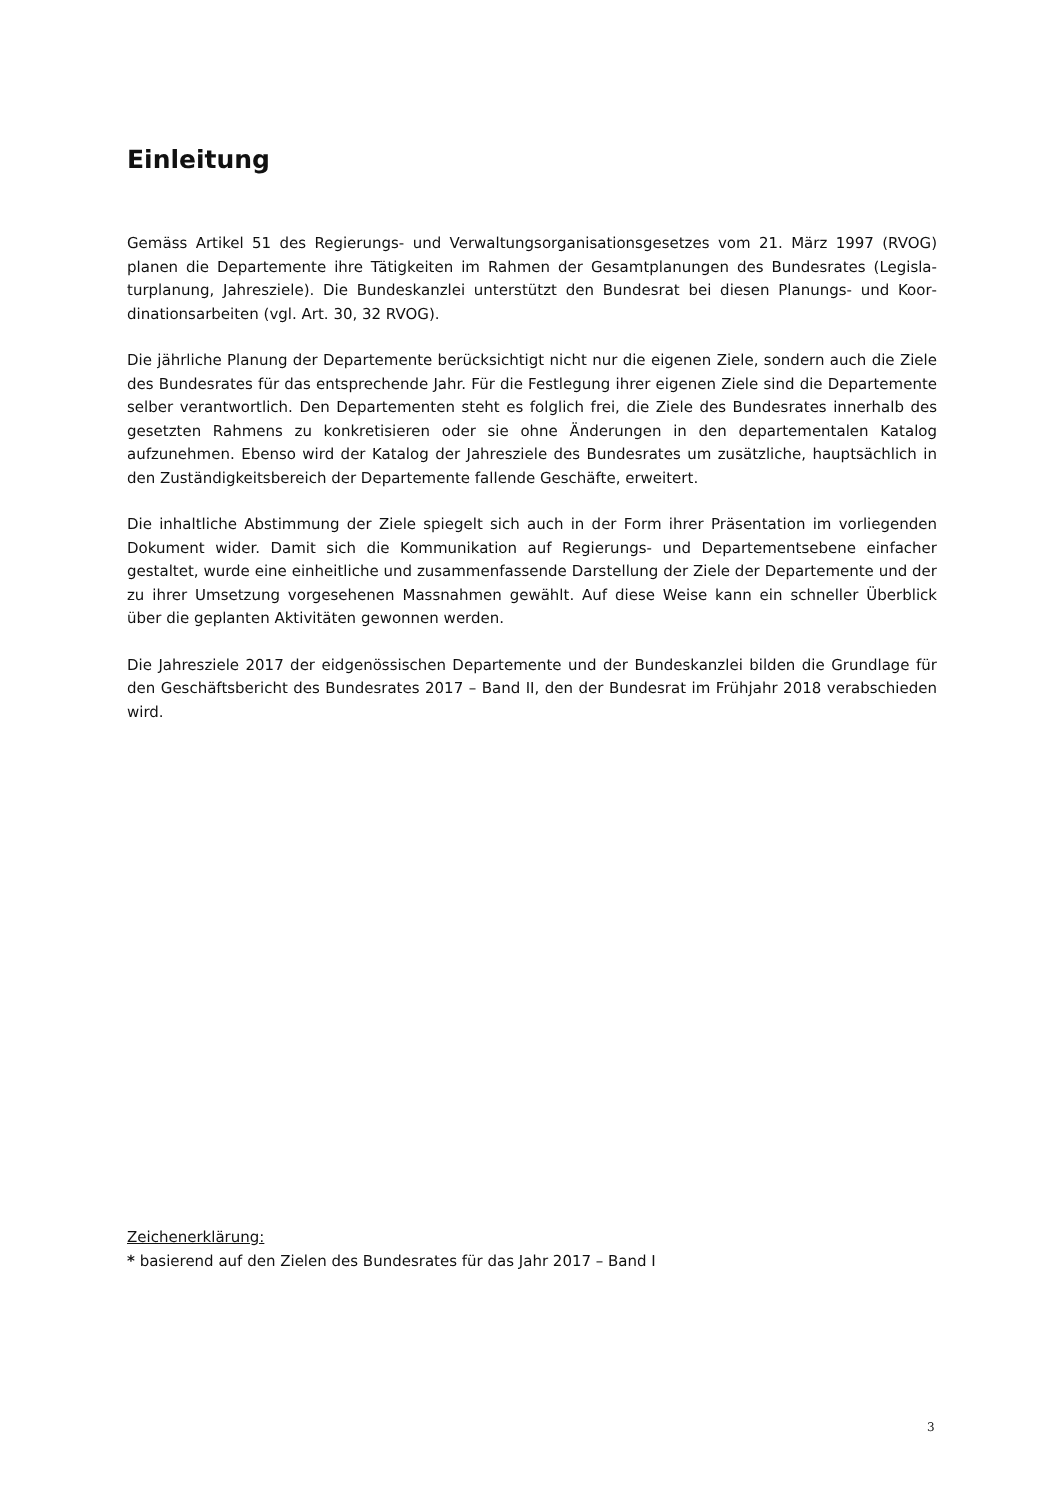Einleitung
Gemäss Artikel 51 des Regierungs- und Verwaltungsorganisationsgesetzes vom 21. März 1997 (RVOG) planen die Departemente ihre Tätigkeiten im Rahmen der Gesamtplanungen des Bundesrates (Legisla­turplanung, Jahresziele). Die Bundeskanzlei unterstützt den Bundesrat bei diesen Planungs- und Koor­dinationsarbeiten (vgl. Art. 30, 32 RVOG).
Die jährliche Planung der Departemente berücksichtigt nicht nur die eigenen Ziele, sondern auch die Ziele des Bundesrates für das entsprechende Jahr. Für die Festlegung ihrer eigenen Ziele sind die De­partemente selber verantwortlich. Den Departementen steht es folglich frei, die Ziele des Bundesrates innerhalb des gesetzten Rahmens zu konkretisieren oder sie ohne Änderungen in den departementalen Katalog aufzunehmen. Ebenso wird der Katalog der Jahresziele des Bundesrates um zusätzliche, haupt­sächlich in den Zuständigkeitsbereich der Departemente fallende Geschäfte, erweitert.
Die inhaltliche Abstimmung der Ziele spiegelt sich auch in der Form ihrer Präsentation im vorliegenden Dokument wider. Damit sich die Kommunikation auf Regierungs- und Departementsebene einfacher gestaltet, wurde eine einheitliche und zusammenfassende Darstellung der Ziele der Departemente und der zu ihrer Umsetzung vorgesehenen Massnahmen gewählt. Auf diese Weise kann ein schneller Über­blick über die geplanten Aktivitäten gewonnen werden.
Die Jahresziele 2017 der eidgenössischen Departemente und der Bundeskanzlei bilden die Grundlage für den Geschäftsbericht des Bundesrates 2017 – Band II, den der Bundesrat im Frühjahr 2018 verab­schieden wird.
Zeichenerklärung:
* basierend auf den Zielen des Bundesrates für das Jahr 2017 – Band I
3